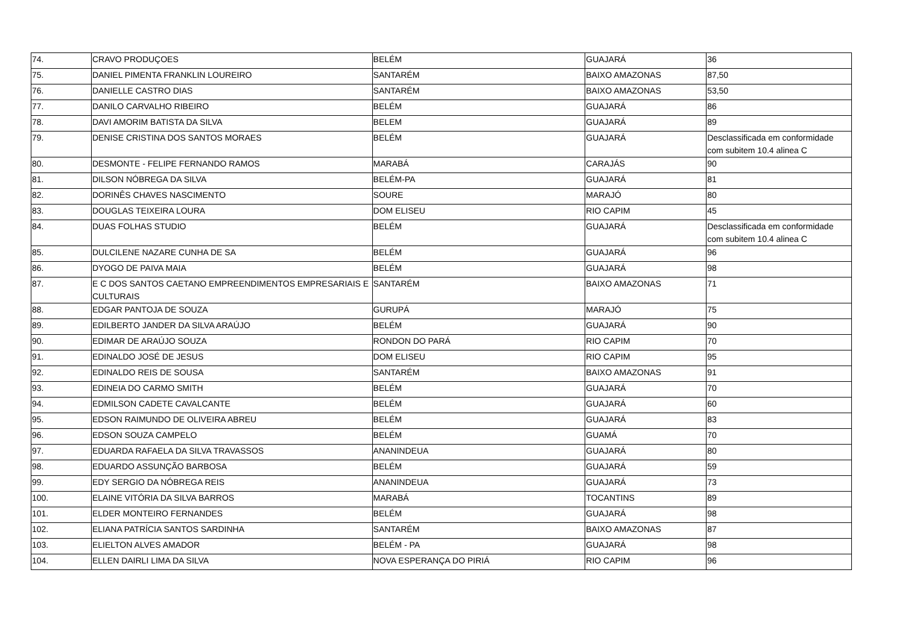| 74. | CRAVO PRODUÇOES | BELÉM | GUAJARÁ | 36 |
| 75. | DANIEL PIMENTA FRANKLIN LOUREIRO | SANTARÉM | BAIXO AMAZONAS | 87,50 |
| 76. | DANIELLE CASTRO DIAS | SANTARÉM | BAIXO AMAZONAS | 53,50 |
| 77. | DANILO CARVALHO RIBEIRO | BELÉM | GUAJARÁ | 86 |
| 78. | DAVI AMORIM BATISTA DA SILVA | BELEM | GUAJARÁ | 89 |
| 79. | DENISE CRISTINA DOS SANTOS MORAES | BELÉM | GUAJARÁ | Desclassificada em conformidade com subitem 10.4 alinea C |
| 80. | DESMONTE - FELIPE FERNANDO RAMOS | MARABÁ | CARAJÁS | 90 |
| 81. | DILSON NÓBREGA DA SILVA | BELÉM-PA | GUAJARÁ | 81 |
| 82. | DORINÊS CHAVES NASCIMENTO | SOURE | MARAJÓ | 80 |
| 83. | DOUGLAS TEIXEIRA LOURA | DOM ELISEU | RIO CAPIM | 45 |
| 84. | DUAS FOLHAS STUDIO | BELÉM | GUAJARÁ | Desclassificada em conformidade com subitem 10.4 alinea C |
| 85. | DULCILENE NAZARE CUNHA DE SA | BELÉM | GUAJARÁ | 96 |
| 86. | DYOGO DE PAIVA MAIA | BELÉM | GUAJARÁ | 98 |
| 87. | E C DOS SANTOS CAETANO EMPREENDIMENTOS EMPRESARIAIS E CULTURAIS | SANTARÉM | BAIXO AMAZONAS | 71 |
| 88. | EDGAR PANTOJA DE SOUZA | GURUPÁ | MARAJÓ | 75 |
| 89. | EDILBERTO JANDER DA SILVA ARAÚJO | BELÉM | GUAJARÁ | 90 |
| 90. | EDIMAR DE ARAÚJO SOUZA | RONDON DO PARÁ | RIO CAPIM | 70 |
| 91. | EDINALDO JOSÉ DE JESUS | DOM ELISEU | RIO CAPIM | 95 |
| 92. | EDINALDO REIS DE SOUSA | SANTARÉM | BAIXO AMAZONAS | 91 |
| 93. | EDINEIA DO CARMO SMITH | BELÉM | GUAJARÁ | 70 |
| 94. | EDMILSON CADETE CAVALCANTE | BELÉM | GUAJARÁ | 60 |
| 95. | EDSON RAIMUNDO DE OLIVEIRA ABREU | BELÉM | GUAJARÁ | 83 |
| 96. | EDSON SOUZA CAMPELO | BELÉM | GUAMÁ | 70 |
| 97. | EDUARDA RAFAELA DA SILVA TRAVASSOS | ANANINDEUA | GUAJARÁ | 80 |
| 98. | EDUARDO ASSUNÇÃO BARBOSA | BELÉM | GUAJARÁ | 59 |
| 99. | EDY SERGIO DA NÓBREGA REIS | ANANINDEUA | GUAJARÁ | 73 |
| 100. | ELAINE VITÓRIA DA SILVA BARROS | MARABÁ | TOCANTINS | 89 |
| 101. | ELDER MONTEIRO FERNANDES | BELÉM | GUAJARÁ | 98 |
| 102. | ELIANA PATRÍCIA SANTOS SARDINHA | SANTARÉM | BAIXO AMAZONAS | 87 |
| 103. | ELIELTON ALVES AMADOR | BELÉM - PA | GUAJARÁ | 98 |
| 104. | ELLEN DAIRLI LIMA DA SILVA | NOVA ESPERANÇA DO PIRIÁ | RIO CAPIM | 96 |